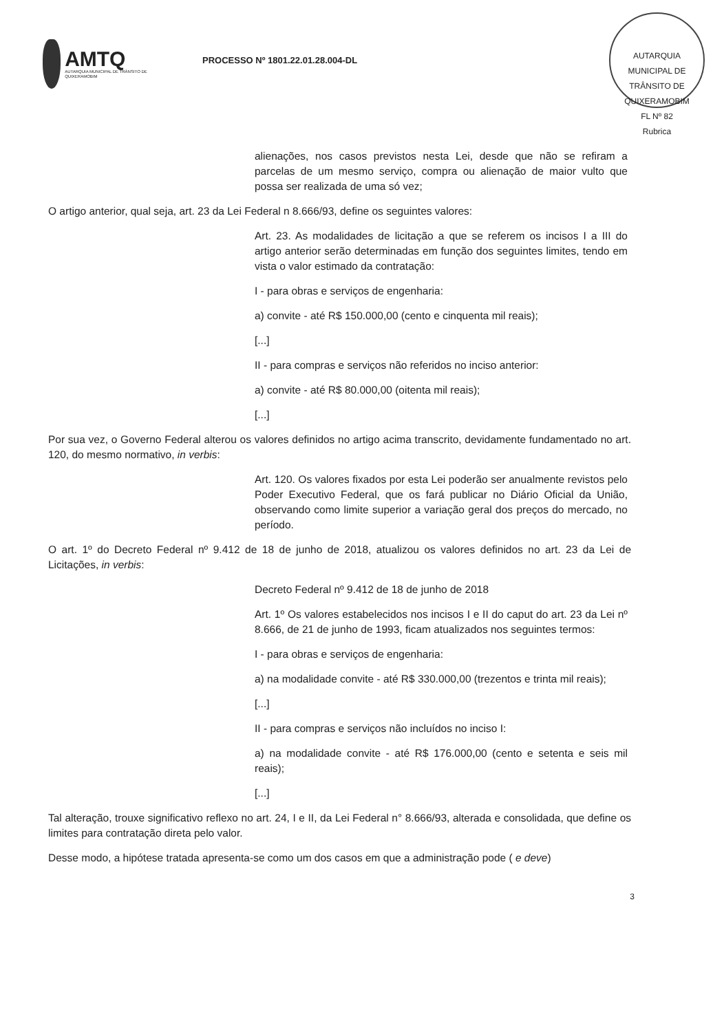AMTQ
AUTARQUIA MUNICIPAL DE TRÂNSITO DE QUIXERAMOBIM
PROCESSO Nº 1801.22.01.28.004-DL
AUTARQUIA MUNICIPAL DE TRÂNSITO DE QUIXERAMOBIM
FL Nº 82
Rubrica
alienações, nos casos previstos nesta Lei, desde que não se refiram a parcelas de um mesmo serviço, compra ou alienação de maior vulto que possa ser realizada de uma só vez;
O artigo anterior, qual seja, art. 23 da Lei Federal n 8.666/93, define os seguintes valores:
Art. 23. As modalidades de licitação a que se referem os incisos I a III do artigo anterior serão determinadas em função dos seguintes limites, tendo em vista o valor estimado da contratação:
I - para obras e serviços de engenharia:
a) convite - até R$ 150.000,00 (cento e cinquenta mil reais);
[...]
II - para compras e serviços não referidos no inciso anterior:
a) convite - até R$ 80.000,00 (oitenta mil reais);
[...]
Por sua vez, o Governo Federal alterou os valores definidos no artigo acima transcrito, devidamente fundamentado no art. 120, do mesmo normativo, in verbis:
Art. 120. Os valores fixados por esta Lei poderão ser anualmente revistos pelo Poder Executivo Federal, que os fará publicar no Diário Oficial da União, observando como limite superior a variação geral dos preços do mercado, no período.
O art. 1º do Decreto Federal nº 9.412 de 18 de junho de 2018, atualizou os valores definidos no art. 23 da Lei de Licitações, in verbis:
Decreto Federal nº 9.412 de 18 de junho de 2018
Art. 1º Os valores estabelecidos nos incisos I e II do caput do art. 23 da Lei nº 8.666, de 21 de junho de 1993, ficam atualizados nos seguintes termos:
I - para obras e serviços de engenharia:
a) na modalidade convite - até R$ 330.000,00 (trezentos e trinta mil reais);
[...]
II - para compras e serviços não incluídos no inciso I:
a) na modalidade convite - até R$ 176.000,00 (cento e setenta e seis mil reais);
[...]
Tal alteração, trouxe significativo reflexo no art. 24, I e II, da Lei Federal n° 8.666/93, alterada e consolidada, que define os limites para contratação direta pelo valor.
Desse modo, a hipótese tratada apresenta-se como um dos casos em que a administração pode ( e deve)
3